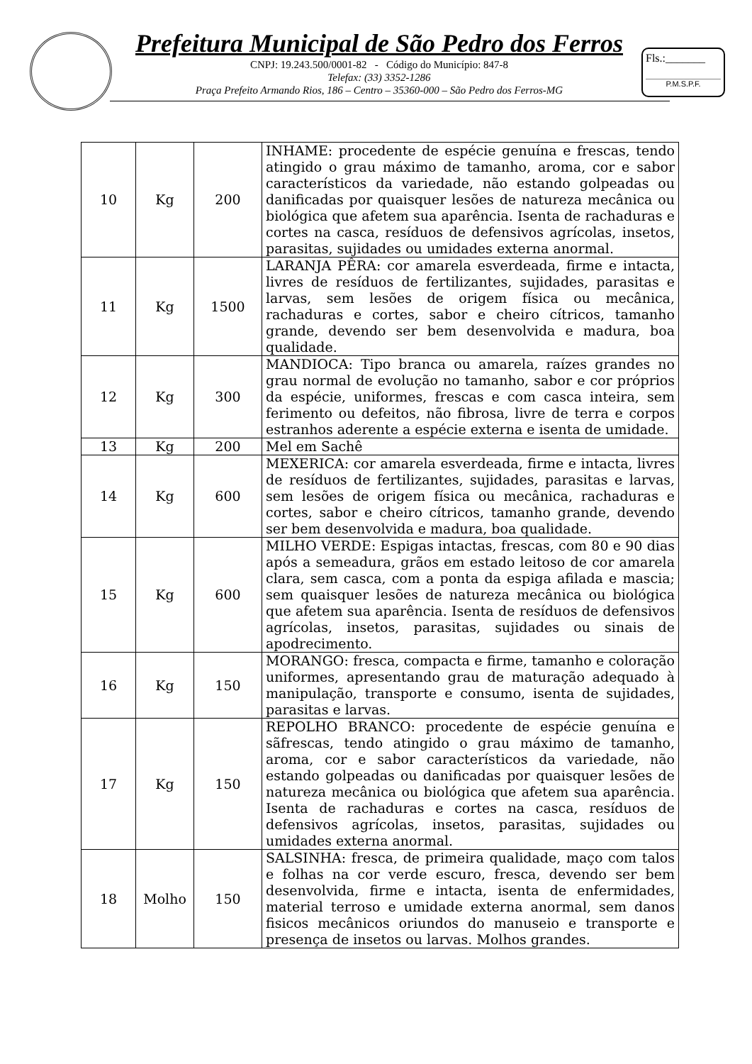Prefeitura Municipal de São Pedro dos Ferros
CNPJ: 19.243.500/0001-82 - Código do Município: 847-8
Telefax: (33) 3352-1286
Praça Prefeito Armando Rios, 186 – Centro – 35360-000 – São Pedro dos Ferros-MG
Fls.:_______
P.M.S.P.F.
| 10 | Kg | 200 | INHAME: procedente de espécie genuína e frescas, tendo atingido o grau máximo de tamanho, aroma, cor e sabor característicos da variedade, não estando golpeadas ou danificadas por quaisquer lesões de natureza mecânica ou biológica que afetem sua aparência. Isenta de rachaduras e cortes na casca, resíduos de defensivos agrícolas, insetos, parasitas, sujidades ou umidades externa anormal. |
| 11 | Kg | 1500 | LARANJA PÊRA: cor amarela esverdeada, firme e intacta, livres de resíduos de fertilizantes, sujidades, parasitas e larvas, sem lesões de origem física ou mecânica, rachaduras e cortes, sabor e cheiro cítricos, tamanho grande, devendo ser bem desenvolvida e madura, boa qualidade. |
| 12 | Kg | 300 | MANDIOCA: Tipo branca ou amarela, raízes grandes no grau normal de evolução no tamanho, sabor e cor próprios da espécie, uniformes, frescas e com casca inteira, sem ferimento ou defeitos, não fibrosa, livre de terra e corpos estranhos aderente a espécie externa e isenta de umidade. |
| 13 | Kg | 200 | Mel em Sachê |
| 14 | Kg | 600 | MEXERICA: cor amarela esverdeada, firme e intacta, livres de resíduos de fertilizantes, sujidades, parasitas e larvas, sem lesões de origem física ou mecânica, rachaduras e cortes, sabor e cheiro cítricos, tamanho grande, devendo ser bem desenvolvida e madura, boa qualidade. |
| 15 | Kg | 600 | MILHO VERDE: Espigas intactas, frescas, com 80 e 90 dias após a semeadura, grãos em estado leitoso de cor amarela clara, sem casca, com a ponta da espiga afilada e mascia; sem quaisquer lesões de natureza mecânica ou biológica que afetem sua aparência. Isenta de resíduos de defensivos agrícolas, insetos, parasitas, sujidades ou sinais de apodrecimento. |
| 16 | Kg | 150 | MORANGO: fresca, compacta e firme, tamanho e coloração uniformes, apresentando grau de maturação adequado à manipulação, transporte e consumo, isenta de sujidades, parasitas e larvas. |
| 17 | Kg | 150 | REPOLHO BRANCO: procedente de espécie genuína e sãfrescas, tendo atingido o grau máximo de tamanho, aroma, cor e sabor característicos da variedade, não estando golpeadas ou danificadas por quaisquer lesões de natureza mecânica ou biológica que afetem sua aparência. Isenta de rachaduras e cortes na casca, resíduos de defensivos agrícolas, insetos, parasitas, sujidades ou umidades externa anormal. |
| 18 | Molho | 150 | SALSINHA: fresca, de primeira qualidade, maço com talos e folhas na cor verde escuro, fresca, devendo ser bem desenvolvida, firme e intacta, isenta de enfermidades, material terroso e umidade externa anormal, sem danos fisicos mecânicos oriundos do manuseio e transporte e presença de insetos ou larvas. Molhos grandes. |